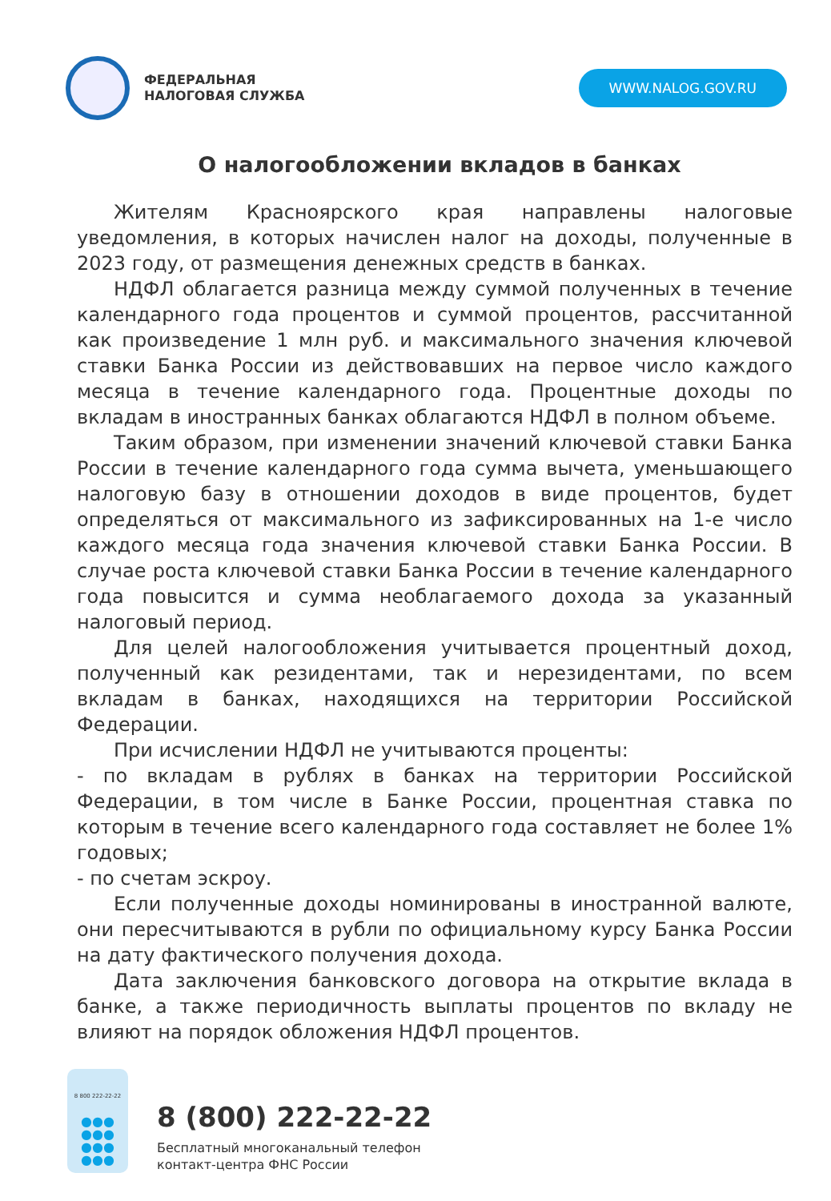ФЕДЕРАЛЬНАЯ
НАЛОГОВАЯ СЛУЖБА
WWW.NALOG.GOV.RU
О налогообложении вкладов в банках
Жителям Красноярского края направлены налоговые уведомления, в которых начислен налог на доходы, полученные в 2023 году, от размещения денежных средств в банках.
НДФЛ облагается разница между суммой полученных в течение календарного года процентов и суммой процентов, рассчитанной как произведение 1 млн руб. и максимального значения ключевой ставки Банка России из действовавших на первое число каждого месяца в течение календарного года. Процентные доходы по вкладам в иностранных банках облагаются НДФЛ в полном объеме.
Таким образом, при изменении значений ключевой ставки Банка России в течение календарного года сумма вычета, уменьшающего налоговую базу в отношении доходов в виде процентов, будет определяться от максимального из зафиксированных на 1-е число каждого месяца года значения ключевой ставки Банка России. В случае роста ключевой ставки Банка России в течение календарного года повысится и сумма необлагаемого дохода за указанный налоговый период.
Для целей налогообложения учитывается процентный доход, полученный как резидентами, так и нерезидентами, по всем вкладам в банках, находящихся на территории Российской Федерации.
При исчислении НДФЛ не учитываются проценты:
- по вкладам в рублях в банках на территории Российской Федерации, в том числе в Банке России, процентная ставка по которым в течение всего календарного года составляет не более 1% годовых;
- по счетам эскроу.
Если полученные доходы номинированы в иностранной валюте, они пересчитываются в рубли по официальному курсу Банка России на дату фактического получения дохода.
Дата заключения банковского договора на открытие вклада в банке, а также периодичность выплаты процентов по вкладу не влияют на порядок обложения НДФЛ процентов.
8 800 222-22-22
●●●
●●●
●●●
●●●
8 (800) 222-22-22
Бесплатный многоканальный телефон
контакт-центра ФНС России